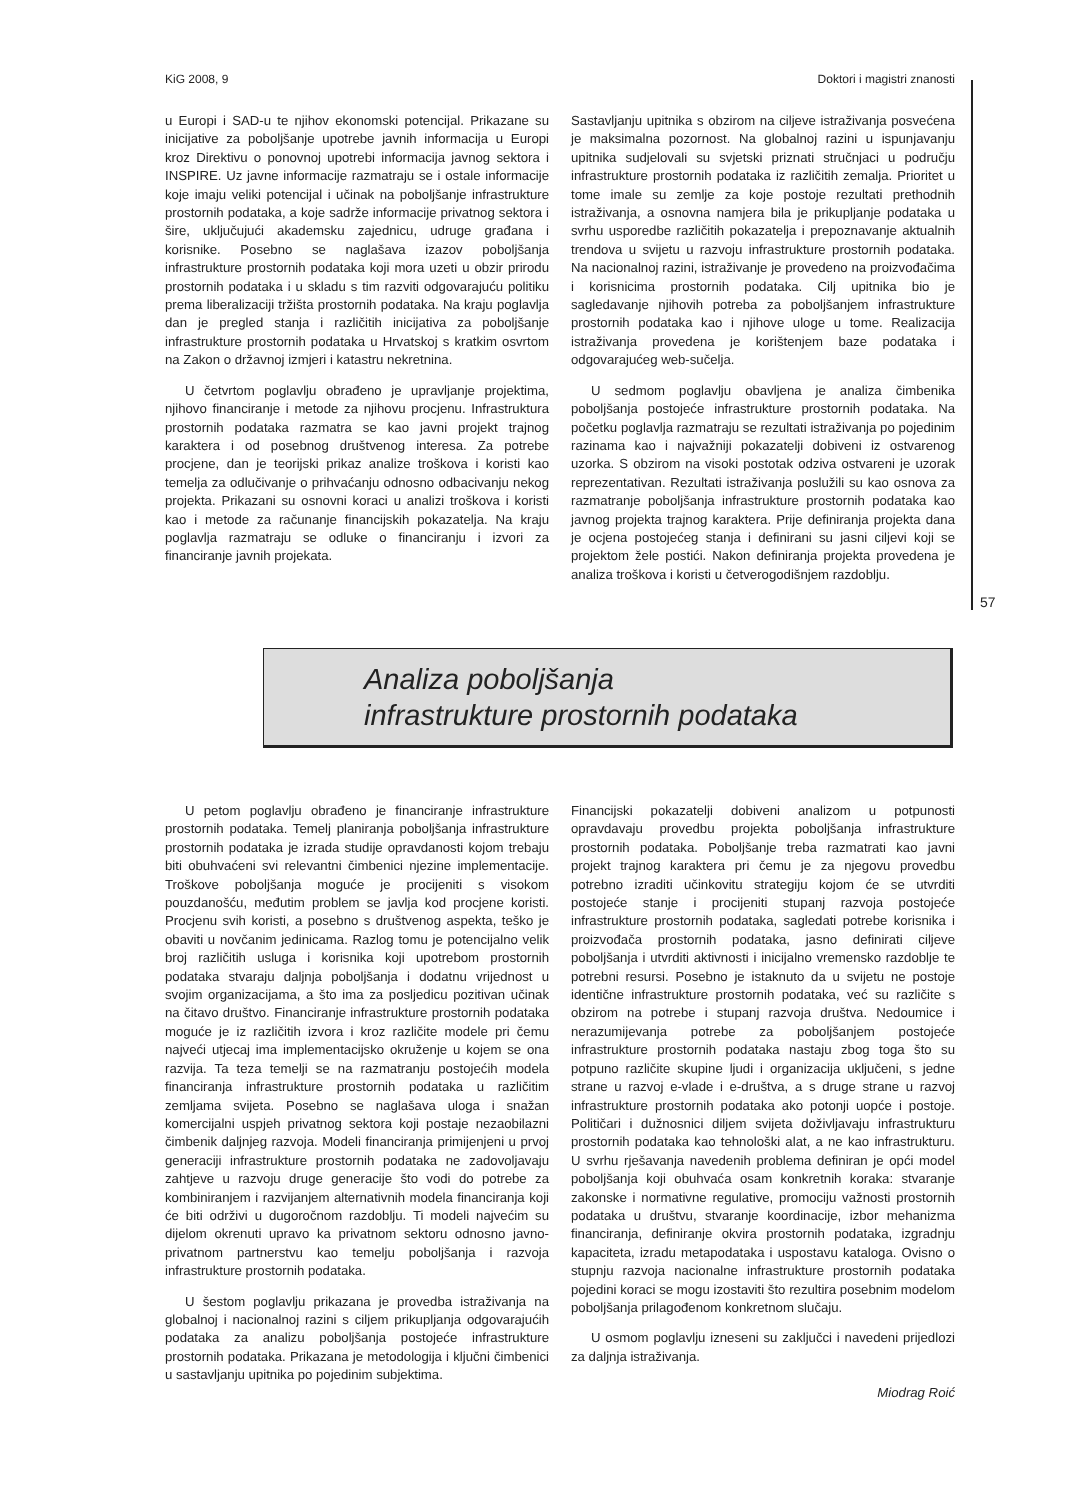KiG 2008, 9 Doktori i magistri znanosti
u Europi i SAD-u te njihov ekonomski potencijal. Prikazane su inicijative za poboljšanje upotrebe javnih informacija u Europi kroz Direktivu o ponovnoj upotrebi informacija javnog sektora i INSPIRE. Uz javne informacije razmatraju se i ostale informacije koje imaju veliki potencijal i učinak na poboljšanje infrastrukture prostornih podataka, a koje sadrže informacije privatnog sektora i šire, uključujući akademsku zajednicu, udruge građana i korisnike. Posebno se naglašava izazov poboljšanja infrastrukture prostornih podataka koji mora uzeti u obzir prirodu prostornih podataka i u skladu s tim razviti odgovarajuću politiku prema liberalizaciji tržišta prostornih podataka. Na kraju poglavlja dan je pregled stanja i različitih inicijativa za poboljšanje infrastrukture prostornih podataka u Hrvatskoj s kratkim osvrtom na Zakon o državnoj izmjeri i katastru nekretnina.
U četvrtom poglavlju obrađeno je upravljanje projektima, njihovo financiranje i metode za njihovu procjenu. Infrastruktura prostornih podataka razmatra se kao javni projekt trajnog karaktera i od posebnog društvenog interesa. Za potrebe procjene, dan je teorijski prikaz analize troškova i koristi kao temelja za odlučivanje o prihvaćanju odnosno odbacivanju nekog projekta. Prikazani su osnovni koraci u analizi troškova i koristi kao i metode za računanje financijskih pokazatelja. Na kraju poglavlja razmatraju se odluke o financiranju i izvori za financiranje javnih projekata.
Sastavljanju upitnika s obzirom na ciljeve istraživanja posvećena je maksimalna pozornost. Na globalnoj razini u ispunjavanju upitnika sudjelovali su svjetski priznati stručnjaci u području infrastrukture prostornih podataka iz različitih zemalja. Prioritet u tome imale su zemlje za koje postoje rezultati prethodnih istraživanja, a osnovna namjera bila je prikupljanje podataka u svrhu usporedbe različitih pokazatelja i prepoznavanje aktualnih trendova u svijetu u razvoju infrastrukture prostornih podataka. Na nacionalnoj razini, istraživanje je provedeno na proizvođačima i korisnicima prostornih podataka. Cilj upitnika bio je sagledavanje njihovih potreba za poboljšanjem infrastrukture prostornih podataka kao i njihove uloge u tome. Realizacija istraživanja provedena je korištenjem baze podataka i odgovarajućeg web-sučelja.
U sedmom poglavlju obavljena je analiza čimbenika poboljšanja postojeće infrastrukture prostornih podataka. Na početku poglavlja razmatraju se rezultati istraživanja po pojedinim razinama kao i najvažniji pokazatelji dobiveni iz ostvarenog uzorka. S obzirom na visoki postotak odziva ostvareni je uzorak reprezentativan. Rezultati istraživanja poslužili su kao osnova za razmatranje poboljšanja infrastrukture prostornih podataka kao javnog projekta trajnog karaktera. Prije definiranja projekta dana je ocjena postojećeg stanja i definirani su jasni ciljevi koji se projektom žele postići. Nakon definiranja projekta provedena je analiza troškova i koristi u četverogodišnjem razdoblju.
57
Analiza poboljšanja
infrastrukture prostornih podataka
U petom poglavlju obrađeno je financiranje infrastrukture prostornih podataka. Temelj planiranja poboljšanja infrastrukture prostornih podataka je izrada studije opravdanosti kojom trebaju biti obuhvaćeni svi relevantni čimbenici njezine implementacije. Troškove poboljšanja moguće je procijeniti s visokom pouzdanošću, međutim problem se javlja kod procjene koristi. Procjenu svih koristi, a posebno s društvenog aspekta, teško je obaviti u novčanim jedinicama. Razlog tomu je potencijalno velik broj različitih usluga i korisnika koji upotrebom prostornih podataka stvaraju daljnja poboljšanja i dodatnu vrijednost u svojim organizacijama, a što ima za posljedicu pozitivan učinak na čitavo društvo. Financiranje infrastrukture prostornih podataka moguće je iz različitih izvora i kroz različite modele pri čemu najveći utjecaj ima implementacijsko okruženje u kojem se ona razvija. Ta teza temelji se na razmatranju postojećih modela financiranja infrastrukture prostornih podataka u različitim zemljama svijeta. Posebno se naglašava uloga i snažan komercijalni uspjeh privatnog sektora koji postaje nezaobilazni čimbenik daljnjeg razvoja. Modeli financiranja primijenjeni u prvoj generaciji infrastrukture prostornih podataka ne zadovoljavaju zahtjeve u razvoju druge generacije što vodi do potrebe za kombiniranjem i razvijanjem alternativnih modela financiranja koji će biti održivi u dugoročnom razdoblju. Ti modeli najvećim su dijelom okrenuti upravo ka privatnom sektoru odnosno javno-privatnom partnerstvu kao temelju poboljšanja i razvoja infrastrukture prostornih podataka.
U šestom poglavlju prikazana je provedba istraživanja na globalnoj i nacionalnoj razini s ciljem prikupljanja odgovarajućih podataka za analizu poboljšanja postojeće infrastrukture prostornih podataka. Prikazana je metodologija i ključni čimbenici u sastavljanju upitnika po pojedinim subjektima.
Financijski pokazatelji dobiveni analizom u potpunosti opravdavaju provedbu projekta poboljšanja infrastrukture prostornih podataka. Poboljšanje treba razmatrati kao javni projekt trajnog karaktera pri čemu je za njegovu provedbu potrebno izraditi učinkovitu strategiju kojom će se utvrditi postojeće stanje i procijeniti stupanj razvoja postojeće infrastrukture prostornih podataka, sagledati potrebe korisnika i proizvođača prostornih podataka, jasno definirati ciljeve poboljšanja i utvrditi aktivnosti i inicijalno vremensko razdoblje te potrebni resursi. Posebno je istaknuto da u svijetu ne postoje identične infrastrukture prostornih podataka, već su različite s obzirom na potrebe i stupanj razvoja društva. Nedoumice i nerazumijevanja potrebe za poboljšanjem postojeće infrastrukture prostornih podataka nastaju zbog toga što su potpuno različite skupine ljudi i organizacija uključeni, s jedne strane u razvoj e-vlade i e-društva, a s druge strane u razvoj infrastrukture prostornih podataka ako potonji uopće i postoje. Političari i dužnosnici diljem svijeta doživljavaju infrastrukturu prostornih podataka kao tehnološki alat, a ne kao infrastrukturu. U svrhu rješavanja navedenih problema definiran je opći model poboljšanja koji obuhvaća osam konkretnih koraka: stvaranje zakonske i normativne regulative, promociju važnosti prostornih podataka u društvu, stvaranje koordinacije, izbor mehanizma financiranja, definiranje okvira prostornih podataka, izgradnju kapaciteta, izradu metapodataka i uspostavu kataloga. Ovisno o stupnju razvoja nacionalne infrastrukture prostornih podataka pojedini koraci se mogu izostaviti što rezultira posebnim modelom poboljšanja prilagođenom konkretnom slučaju.
U osmom poglavlju izneseni su zaključci i navedeni prijedlozi za daljnja istraživanja.
Miodrag Roić